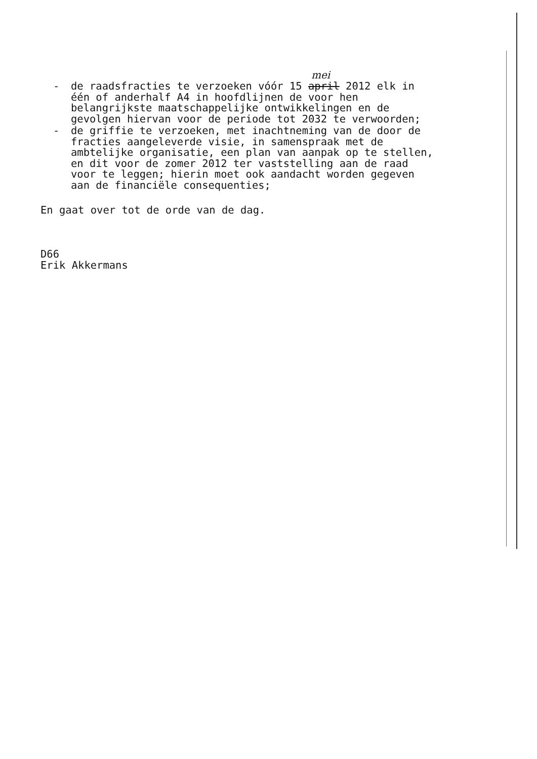mei
- de raadsfracties te verzoeken vóór 15 april 2012 elk in één of anderhalf A4 in hoofdlijnen de voor hen belangrijkste maatschappelijke ontwikkelingen en de gevolgen hiervan voor de periode tot 2032 te verwoorden;
- de griffie te verzoeken, met inachtneming van de door de fracties aangeleverde visie, in samenspraak met de ambtelijke organisatie, een plan van aanpak op te stellen, en dit voor de zomer 2012 ter vaststelling aan de raad voor te leggen; hierin moet ook aandacht worden gegeven aan de financiële consequenties;
En gaat over tot de orde van de dag.
D66
Erik Akkermans